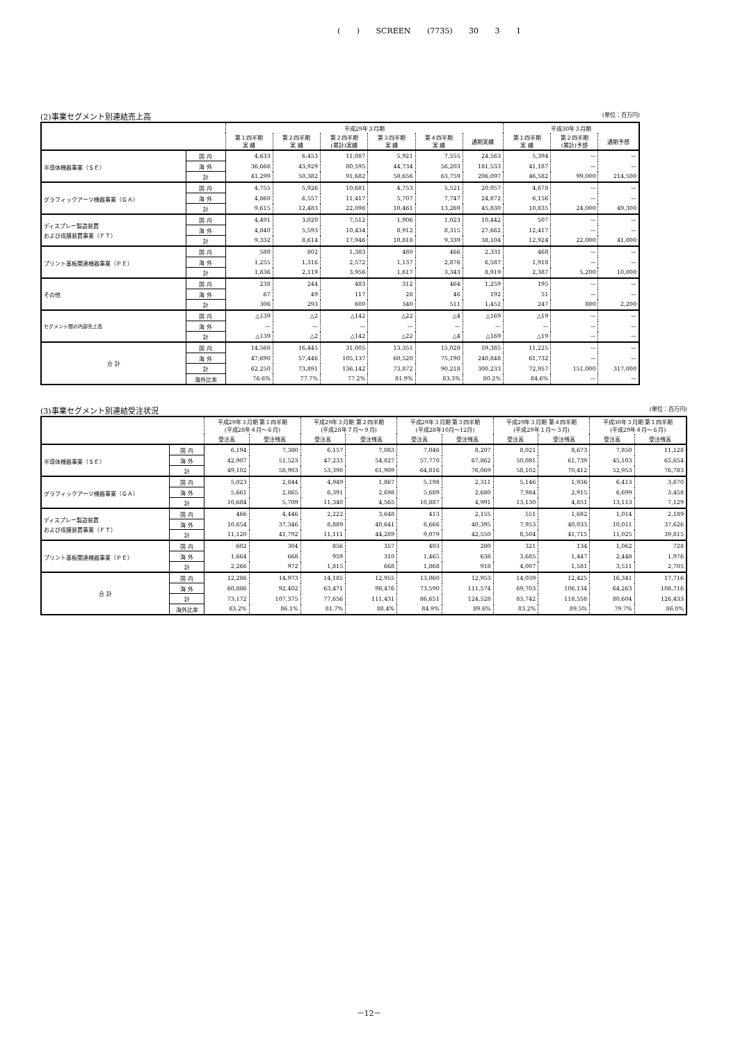( ) SCREEN (7735) 30 3 1
(2)事業セグメント別連結売上高 (単位：百万円)
| | | 平成29年３月期 | | | | | | 平成30年３月期 | | |
| --- | --- | --- | --- | --- | --- | --- | --- | --- | --- | --- |
| | | 第１四半期 実 績 | 第２四半期 実 績 | 第２四半期 (累計)実績 | 第３四半期 実 績 | 第４四半期 実 績 | 通期実績 | 第１四半期 実 績 | 第２四半期 (累計)予想 | 通期予想 |
| 半導体機器事業（ＳＥ） | 国 内 | 4,633 | 6,453 | 11,087 | 5,921 | 7,555 | 24,563 | 5,394 | — | — |
| | 海 外 | 36,666 | 43,929 | 80,595 | 44,734 | 56,203 | 181,533 | 41,187 | — | — |
| | 計 | 41,299 | 50,382 | 91,682 | 50,656 | 63,759 | 206,097 | 46,582 | 99,000 | 214,500 |
| グラフィックアーツ機器事業（ＧＡ） | 国 内 | 4,755 | 5,926 | 10,681 | 4,753 | 5,521 | 20,957 | 4,678 | — | — |
| | 海 外 | 4,860 | 6,557 | 11,417 | 5,707 | 7,747 | 24,872 | 6,156 | — | — |
| | 計 | 9,615 | 12,483 | 22,098 | 10,461 | 13,269 | 45,830 | 10,835 | 24,000 | 49,300 |
| ディスプレー製造装置 および成膜装置事業（ＦＴ） | 国 内 | 4,491 | 3,020 | 7,512 | 1,906 | 1,023 | 10,442 | 507 | — | — |
| | 海 外 | 4,840 | 5,593 | 10,434 | 8,912 | 8,315 | 27,662 | 12,417 | — | — |
| | 計 | 9,332 | 8,614 | 17,946 | 10,818 | 9,339 | 38,104 | 12,924 | 22,000 | 41,000 |
| プリント基板関連機器事業（ＰＥ） | 国 内 | 580 | 802 | 1,383 | 480 | 466 | 2,331 | 468 | — | — |
| | 海 外 | 1,255 | 1,316 | 2,572 | 1,137 | 2,876 | 6,587 | 1,918 | — | — |
| | 計 | 1,836 | 2,119 | 3,956 | 1,617 | 3,343 | 8,919 | 2,387 | 5,200 | 10,000 |
| その他 | 国 内 | 238 | 244 | 483 | 312 | 464 | 1,259 | 195 | — | — |
| | 海 外 | 67 | 49 | 117 | 28 | 46 | 192 | 51 | — | — |
| | 計 | 306 | 293 | 600 | 340 | 511 | 1,452 | 247 | 800 | 2,200 |
| セグメント間の内部売上高 | 国 内 | △139 | △2 | △142 | △22 | △4 | △169 | △19 | — | — |
| | 海 外 | — | — | — | — | — | — | — | — | — |
| | 計 | △139 | △2 | △142 | △22 | △4 | △169 | △19 | — | — |
| 合 計 | 国 内 | 14,560 | 16,445 | 31,005 | 13,351 | 15,028 | 59,385 | 11,225 | — | — |
| | 海 外 | 47,690 | 57,446 | 105,137 | 60,520 | 75,190 | 240,848 | 61,732 | — | — |
| | 計 | 62,250 | 73,891 | 136,142 | 73,872 | 90,218 | 300,233 | 72,957 | 151,000 | 317,000 |
| | 海外比率 | 76.6% | 77.7% | 77.2% | 81.9% | 83.3% | 80.2% | 84.6% | — | — |
(3)事業セグメント別連結受注状況 (単位：百万円)
| | | 平成29年３月期 第１四半期 (平成28年４月～６月) | | 平成29年３月期 第２四半期 (平成28年７月～９月) | | 平成29年３月期 第３四半期 (平成28年10月～12月) | | 平成29年３月期 第４四半期 (平成29年１月～３月) | | 平成30年３月期 第１四半期 (平成29年４月～６月) | |
| --- | --- | --- | --- | --- | --- | --- | --- | --- | --- | --- | --- |
| | | 受注高 | 受注残高 | 受注高 | 受注残高 | 受注高 | 受注残高 | 受注高 | 受注残高 | 受注高 | 受注残高 |
| 半導体機器事業（ＳＥ） | 国 内 | 6,194 | 7,380 | 6,157 | 7,083 | 7,046 | 8,207 | 8,021 | 8,673 | 7,850 | 11,128 |
| | 海 外 | 42,907 | 51,523 | 47,233 | 54,827 | 57,770 | 67,862 | 50,081 | 61,739 | 45,103 | 65,654 |
| | 計 | 49,102 | 58,903 | 53,390 | 61,909 | 64,816 | 76,069 | 58,102 | 70,412 | 52,953 | 76,783 |
| グラフィックアーツ機器事業（ＧＡ） | 国 内 | 5,023 | 2,844 | 4,949 | 1,867 | 5,198 | 2,311 | 5,146 | 1,936 | 6,413 | 3,670 |
| | 海 外 | 5,661 | 2,865 | 6,391 | 2,698 | 5,689 | 2,680 | 7,984 | 2,915 | 6,699 | 3,458 |
| | 計 | 10,684 | 5,709 | 11,340 | 4,565 | 10,887 | 4,991 | 13,130 | 4,851 | 13,113 | 7,129 |
| ディスプレー製造装置 および成膜装置事業（ＦＴ） | 国 内 | 466 | 4,446 | 2,222 | 3,648 | 413 | 2,155 | 551 | 1,682 | 1,014 | 2,189 |
| | 海 外 | 10,654 | 37,346 | 8,889 | 40,641 | 8,666 | 40,395 | 7,953 | 40,033 | 10,011 | 37,626 |
| | 計 | 11,120 | 41,792 | 11,111 | 44,289 | 9,079 | 42,550 | 8,504 | 41,715 | 11,025 | 39,815 |
| プリント基板関連機器事業（ＰＥ） | 国 内 | 602 | 304 | 856 | 357 | 403 | 280 | 321 | 134 | 1,062 | 728 |
| | 海 外 | 1,664 | 668 | 959 | 310 | 1,465 | 638 | 3,685 | 1,447 | 2,448 | 1,976 |
| | 計 | 2,266 | 972 | 1,815 | 668 | 1,868 | 918 | 4,007 | 1,581 | 3,511 | 2,705 |
| 合 計 | 国 内 | 12,286 | 14,973 | 14,185 | 12,955 | 13,060 | 12,953 | 14,039 | 12,425 | 16,341 | 17,716 |
| | 海 外 | 60,886 | 92,402 | 63,471 | 98,476 | 73,590 | 111,574 | 69,703 | 106,134 | 64,263 | 108,716 |
| | 計 | 73,172 | 107,375 | 77,656 | 111,431 | 86,651 | 124,528 | 83,742 | 118,558 | 80,604 | 126,433 |
| | 海外比率 | 83.2% | 86.1% | 81.7% | 88.4% | 84.9% | 89.6% | 83.2% | 89.5% | 79.7% | 86.0% |
－12－